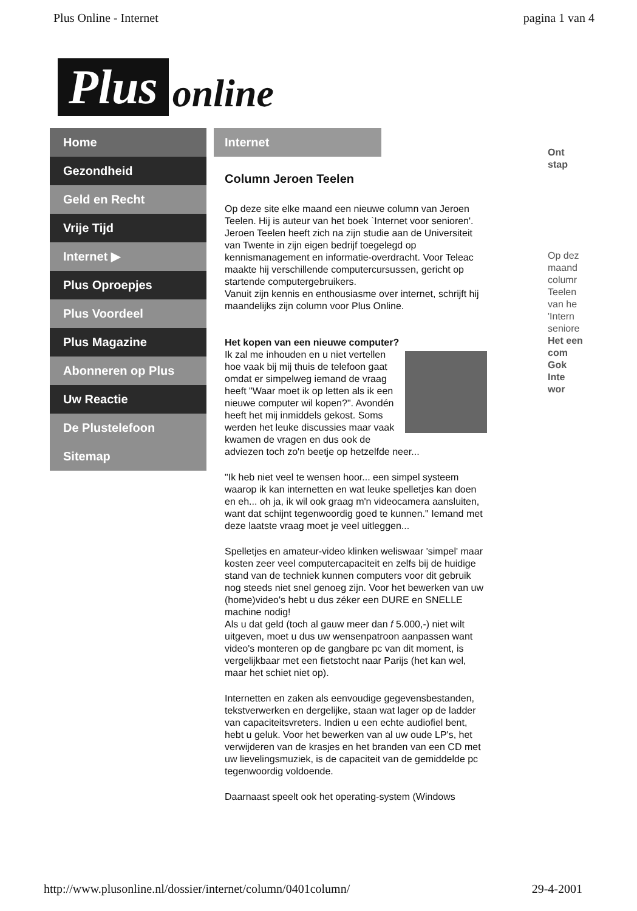Plus Online - Internet pagina 1 van 4
Plus online
Home
Gezondheid
Geld en Recht
Vrije Tijd
Internet ▶
Plus Oproepjes
Plus Voordeel
Plus Magazine
Abonneren op Plus
Uw Reactie
De Plustelefoon
Sitemap
Internet
Column Jeroen Teelen
Op deze site elke maand een nieuwe column van Jeroen Teelen. Hij is auteur van het boek `Internet voor senioren'. Jeroen Teelen heeft zich na zijn studie aan de Universiteit van Twente in zijn eigen bedrijf toegelegd op kennismanagement en informatie-overdracht. Voor Teleac maakte hij verschillende computercursussen, gericht op startende computergebruikers.
Vanuit zijn kennis en enthousiasme over internet, schrijft hij maandelijks zijn column voor Plus Online.
Het kopen van een nieuwe computer?
Ik zal me inhouden en u niet vertellen hoe vaak bij mij thuis de telefoon gaat omdat er simpelweg iemand de vraag heeft "Waar moet ik op letten als ik een nieuwe computer wil kopen?". Avondén heeft het mij inmiddels gekost. Soms werden het leuke discussies maar vaak kwamen de vragen en dus ook de adviezen toch zo'n beetje op hetzelfde neer...
"Ik heb niet veel te wensen hoor... een simpel systeem waarop ik kan internetten en wat leuke spelletjes kan doen en eh... oh ja, ik wil ook graag m'n videocamera aansluiten, want dat schijnt tegenwoordig goed te kunnen." Iemand met deze laatste vraag moet je veel uitleggen...
Spelletjes en amateur-video klinken weliswaar 'simpel' maar kosten zeer veel computercapaciteit en zelfs bij de huidige stand van de techniek kunnen computers voor dit gebruik nog steeds niet snel genoeg zijn. Voor het bewerken van uw (home)video's hebt u dus zéker een DURE en SNELLE machine nodig!
Als u dat geld (toch al gauw meer dan f 5.000,-) niet wilt uitgeven, moet u dus uw wensenpatroon aanpassen want video's monteren op de gangbare pc van dit moment, is vergelijkbaar met een fietstocht naar Parijs (het kan wel, maar het schiet niet op).
Internetten en zaken als eenvoudige gegevensbestanden, tekstverwerken en dergelijke, staan wat lager op de ladder van capaciteitsvreters. Indien u een echte audiofiel bent, hebt u geluk. Voor het bewerken van al uw oude LP's, het verwijderen van de krasjes en het branden van een CD met uw lievelingsmuziek, is de capaciteit van de gemiddelde pc tegenwoordig voldoende.
Daarnaast speelt ook het operating-system (Windows
Ont
stap
Op dez maand columr Teelen van he 'Intern seniore Het een com Gok Inte wor
http://www.plusonline.nl/dossier/internet/column/0401column/ 29-4-2001